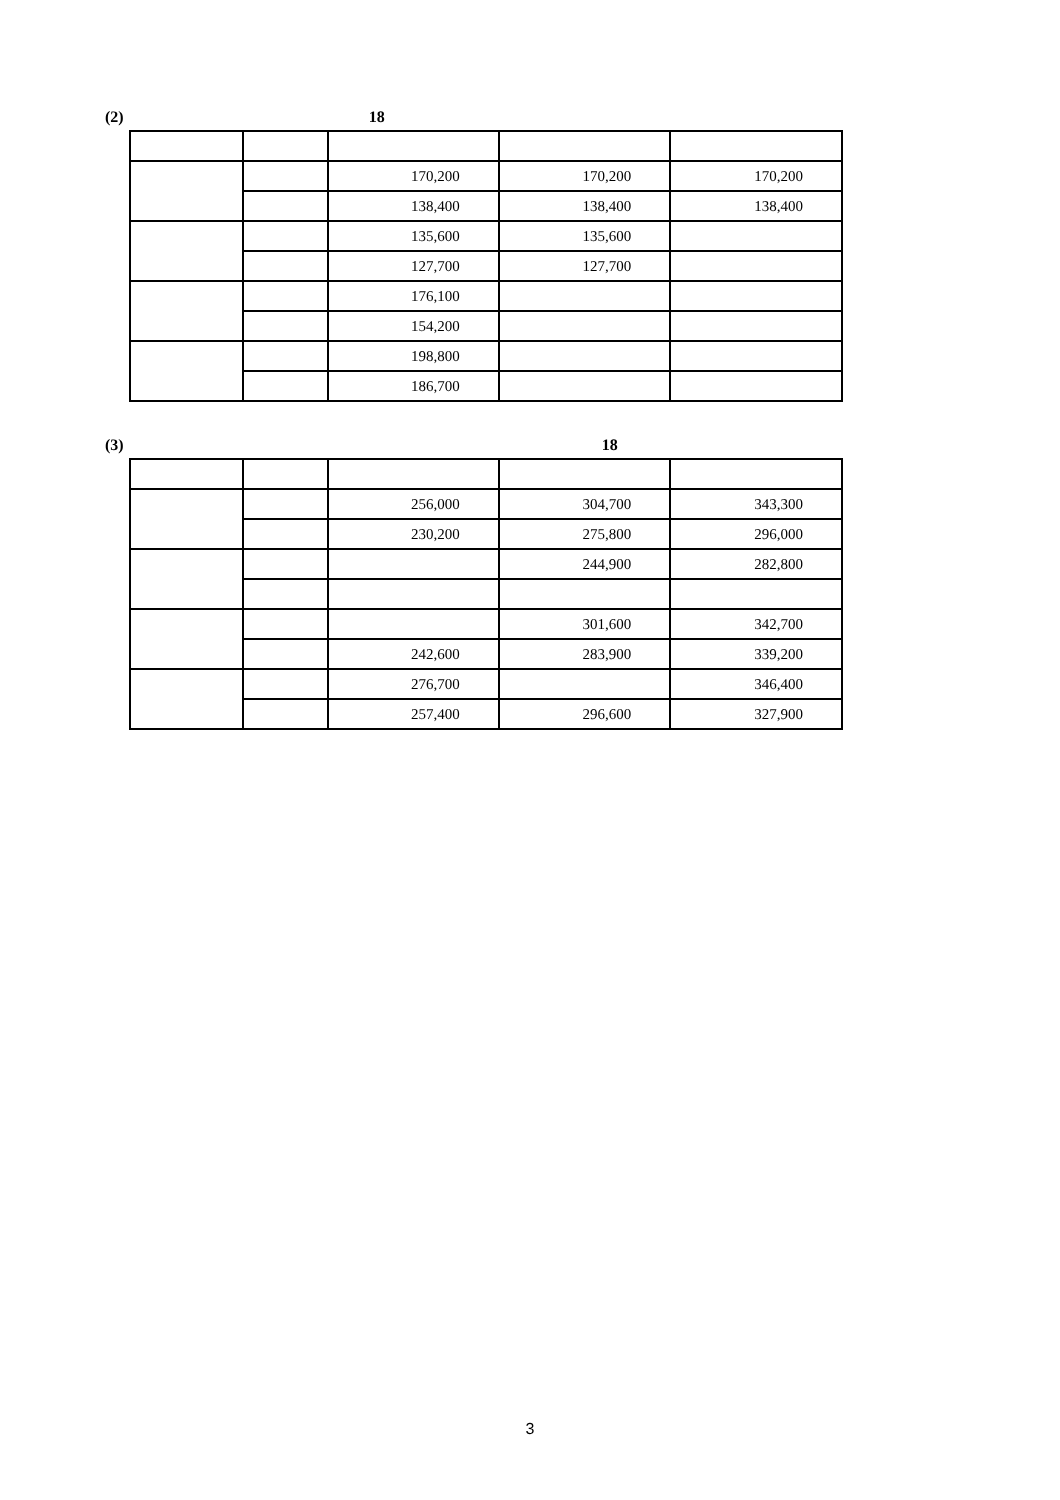(2) 18
| | | 170,200 | 170,200 | 170,200 |
| | | 138,400 | 138,400 | 138,400 |
| | | 135,600 | 135,600 | |
| | | 127,700 | 127,700 | |
| | | 176,100 | | |
| | | 154,200 | | |
| | | 198,800 | | |
| | | 186,700 | | |
(3) 18
| | | 256,000 | 304,700 | 343,300 |
| | | 230,200 | 275,800 | 296,000 |
| | | | 244,900 | 282,800 |
| | | | 301,600 | 342,700 |
| | | 242,600 | 283,900 | 339,200 |
| | | 276,700 | | 346,400 |
| | | 257,400 | 296,600 | 327,900 |
3